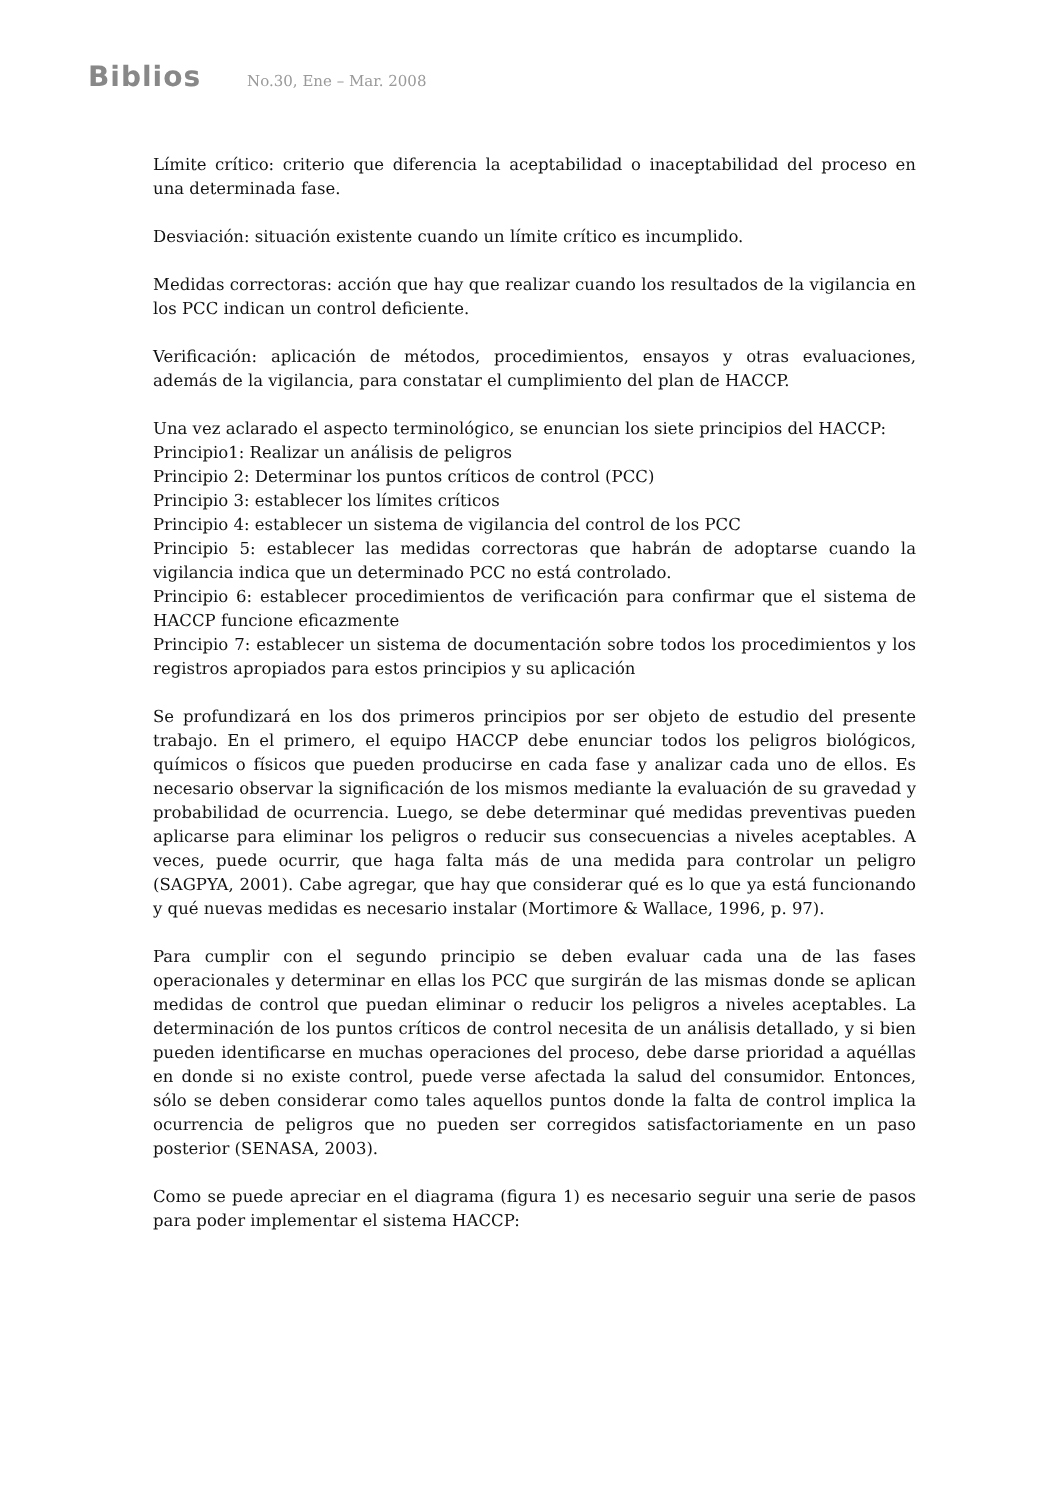Biblios No.30, Ene – Mar. 2008
Límite crítico: criterio que diferencia la aceptabilidad o inaceptabilidad del proceso en una determinada fase.
Desviación: situación existente cuando un límite crítico es incumplido.
Medidas correctoras: acción que hay que realizar cuando los resultados de la vigilancia en los PCC indican un control deficiente.
Verificación: aplicación de métodos, procedimientos, ensayos y otras evaluaciones, además de la vigilancia, para constatar el cumplimiento del plan de HACCP.
Una vez aclarado el aspecto terminológico, se enuncian los siete principios del HACCP:
Principio1: Realizar un análisis de peligros
Principio 2: Determinar los puntos críticos de control (PCC)
Principio 3: establecer los límites críticos
Principio 4: establecer un sistema de vigilancia del control de los PCC
Principio 5: establecer las medidas correctoras que habrán de adoptarse cuando la vigilancia indica que un determinado PCC no está controlado.
Principio 6: establecer procedimientos de verificación para confirmar que el sistema de HACCP funcione eficazmente
Principio 7: establecer un sistema de documentación sobre todos los procedimientos y los registros apropiados para estos principios y su aplicación
Se profundizará en los dos primeros principios por ser objeto de estudio del presente trabajo. En el primero, el equipo HACCP debe enunciar todos los peligros biológicos, químicos o físicos que pueden producirse en cada fase y analizar cada uno de ellos. Es necesario observar la significación de los mismos mediante la evaluación de su gravedad y probabilidad de ocurrencia. Luego, se debe determinar qué medidas preventivas pueden aplicarse para eliminar los peligros o reducir sus consecuencias a niveles aceptables. A veces, puede ocurrir, que haga falta más de una medida para controlar un peligro (SAGPYA, 2001). Cabe agregar, que hay que considerar qué es lo que ya está funcionando y qué nuevas medidas es necesario instalar (Mortimore & Wallace, 1996, p. 97).
Para cumplir con el segundo principio se deben evaluar cada una de las fases operacionales y determinar en ellas los PCC que surgirán de las mismas donde se aplican medidas de control que puedan eliminar o reducir los peligros a niveles aceptables. La determinación de los puntos críticos de control necesita de un análisis detallado, y si bien pueden identificarse en muchas operaciones del proceso, debe darse prioridad a aquéllas en donde si no existe control, puede verse afectada la salud del consumidor. Entonces, sólo se deben considerar como tales aquellos puntos donde la falta de control implica la ocurrencia de peligros que no pueden ser corregidos satisfactoriamente en un paso posterior (SENASA, 2003).
Como se puede apreciar en el diagrama (figura 1) es necesario seguir una serie de pasos para poder implementar el sistema HACCP: